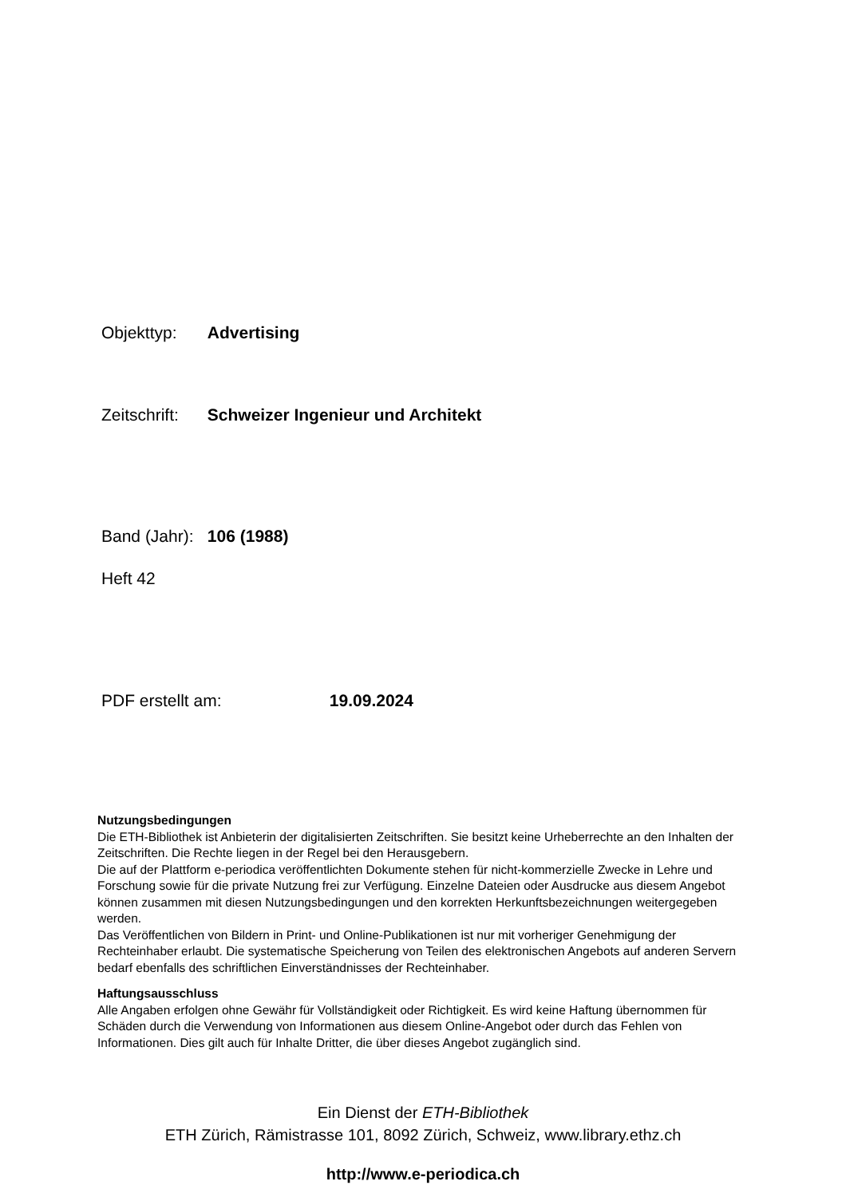Objekttyp: Advertising
Zeitschrift: Schweizer Ingenieur und Architekt
Band (Jahr): 106 (1988)
Heft 42
PDF erstellt am: 19.09.2024
Nutzungsbedingungen
Die ETH-Bibliothek ist Anbieterin der digitalisierten Zeitschriften. Sie besitzt keine Urheberrechte an den Inhalten der Zeitschriften. Die Rechte liegen in der Regel bei den Herausgebern.
Die auf der Plattform e-periodica veröffentlichten Dokumente stehen für nicht-kommerzielle Zwecke in Lehre und Forschung sowie für die private Nutzung frei zur Verfügung. Einzelne Dateien oder Ausdrucke aus diesem Angebot können zusammen mit diesen Nutzungsbedingungen und den korrekten Herkunftsbezeichnungen weitergegeben werden.
Das Veröffentlichen von Bildern in Print- und Online-Publikationen ist nur mit vorheriger Genehmigung der Rechteinhaber erlaubt. Die systematische Speicherung von Teilen des elektronischen Angebots auf anderen Servern bedarf ebenfalls des schriftlichen Einverständnisses der Rechteinhaber.
Haftungsausschluss
Alle Angaben erfolgen ohne Gewähr für Vollständigkeit oder Richtigkeit. Es wird keine Haftung übernommen für Schäden durch die Verwendung von Informationen aus diesem Online-Angebot oder durch das Fehlen von Informationen. Dies gilt auch für Inhalte Dritter, die über dieses Angebot zugänglich sind.
Ein Dienst der ETH-Bibliothek
ETH Zürich, Rämistrasse 101, 8092 Zürich, Schweiz, www.library.ethz.ch
http://www.e-periodica.ch